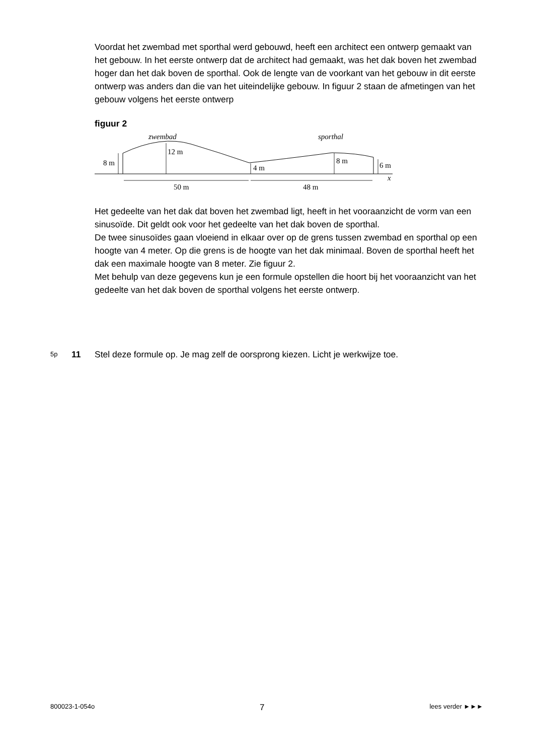Voordat het zwembad met sporthal werd gebouwd, heeft een architect een ontwerp gemaakt van het gebouw. In het eerste ontwerp dat de architect had gemaakt, was het dak boven het zwembad hoger dan het dak boven de sporthal. Ook de lengte van de voorkant van het gebouw in dit eerste ontwerp was anders dan die van het uiteindelijke gebouw. In figuur 2 staan de afmetingen van het gebouw volgens het eerste ontwerp
figuur 2
zwembad
sporthal
8 m
12 m
4 m
8 m
6 m
x
50 m
48 m
Het gedeelte van het dak dat boven het zwembad ligt, heeft in het vooraanzicht de vorm van een sinusoïde. Dit geldt ook voor het gedeelte van het dak boven de sporthal.
De twee sinusoïdes gaan vloeiend in elkaar over op de grens tussen zwembad en sporthal op een hoogte van 4 meter. Op die grens is de hoogte van het dak minimaal. Boven de sporthal heeft het dak een maximale hoogte van 8 meter. Zie figuur 2.
Met behulp van deze gegevens kun je een formule opstellen die hoort bij het vooraanzicht van het gedeelte van het dak boven de sporthal volgens het eerste ontwerp.
5p 11 Stel deze formule op. Je mag zelf de oorsprong kiezen. Licht je werkwijze toe.
800023-1-054o 7 lees verder ►►►